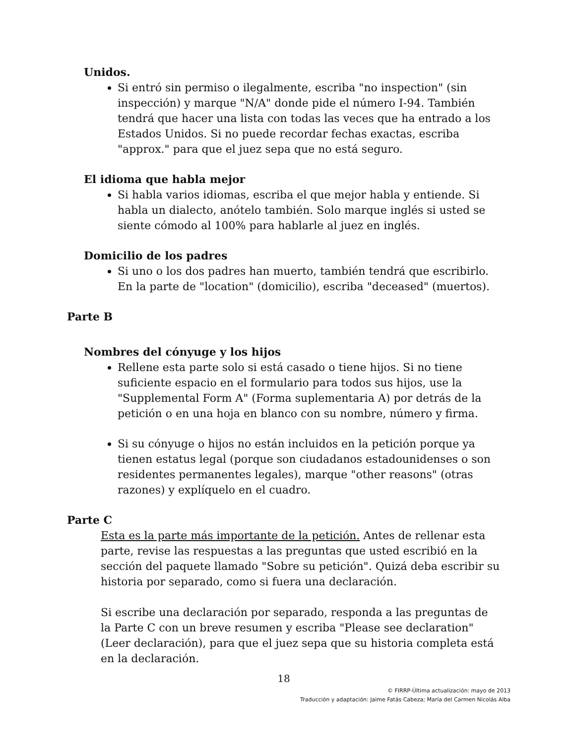Unidos.
Si entró sin permiso o ilegalmente, escriba "no inspection" (sin inspección) y marque "N/A" donde pide el número I-94. También tendrá que hacer una lista con todas las veces que ha entrado a los Estados Unidos. Si no puede recordar fechas exactas, escriba "approx." para que el juez sepa que no está seguro.
El idioma que habla mejor
Si habla varios idiomas, escriba el que mejor habla y entiende. Si habla un dialecto, anótelo también. Solo marque inglés si usted se siente cómodo al 100% para hablarle al juez en inglés.
Domicilio de los padres
Si uno o los dos padres han muerto, también tendrá que escribirlo. En la parte de "location" (domicilio), escriba "deceased" (muertos).
Parte B
Nombres del cónyuge y los hijos
Rellene esta parte solo si está casado o tiene hijos. Si no tiene suficiente espacio en el formulario para todos sus hijos, use la "Supplemental Form A" (Forma suplementaria A) por detrás de la petición o en una hoja en blanco con su nombre, número y firma.
Si su cónyuge o hijos no están incluidos en la petición porque ya tienen estatus legal (porque son ciudadanos estadounidenses o son residentes permanentes legales), marque "other reasons" (otras razones) y explíquelo en el cuadro.
Parte C
Esta es la parte más importante de la petición. Antes de rellenar esta parte, revise las respuestas a las preguntas que usted escribió en la sección del paquete llamado "Sobre su petición". Quizá deba escribir su historia por separado, como si fuera una declaración.
Si escribe una declaración por separado, responda a las preguntas de la Parte C con un breve resumen y escriba "Please see declaration" (Leer declaración), para que el juez sepa que su historia completa está en la declaración.
18
© FIRRP-Última actualización: mayo de 2013
Traducción y adaptación: Jaime Fatás Cabeza; María del Carmen Nicolás Alba